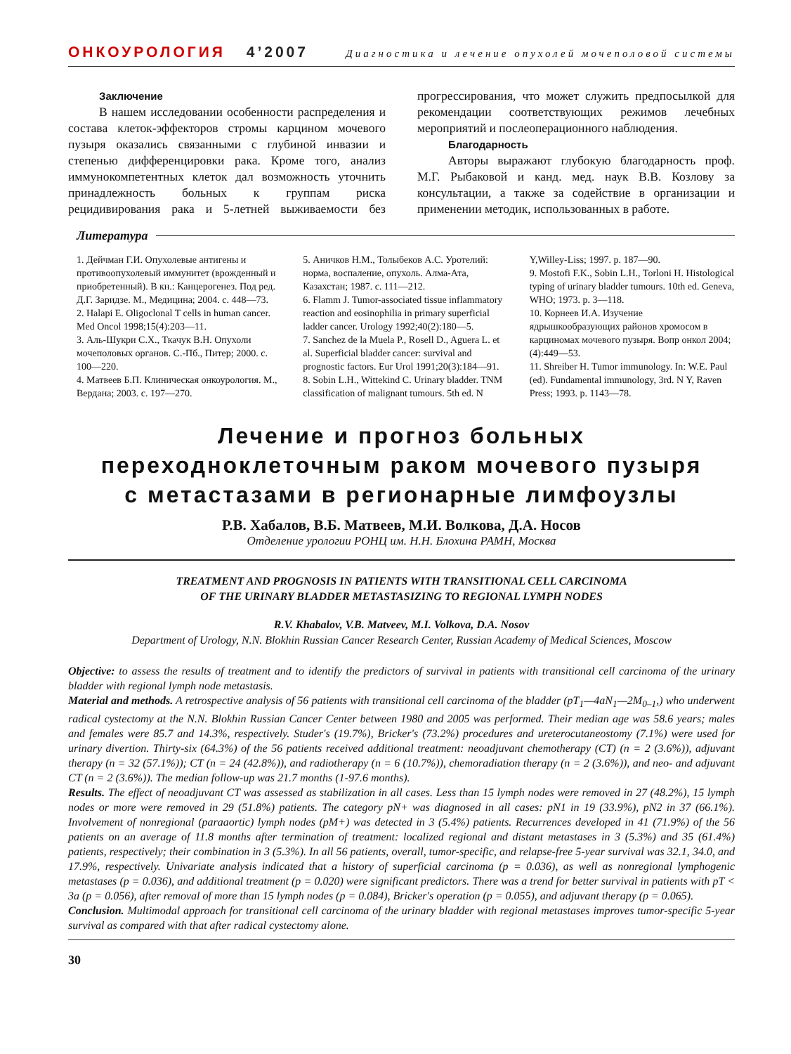ОНКОУРОЛОГИЯ 4’2007
Диагностика и лечение опухолей мочеполовой системы
Заключение
В нашем исследовании особенности распределения и состава клеток-эффекторов стромы карцином мочевого пузыря оказались связанными с глубиной инвазии и степенью дифференцировки рака. Кроме того, анализ иммунокомпетентных клеток дал возможность уточнить принадлежность больных к группам риска рецидивирования рака и 5-летней выживаемости без прогрессирования, что может служить предпосылкой для рекомендации соответствующих режимов лечебных мероприятий и послеоперационного наблюдения.
Благодарность
Авторы выражают глубокую благодарность проф. М.Г. Рыбаковой и канд. мед. наук В.В. Козлову за консультации, а также за содействие в организации и применении методик, использованных в работе.
Литература
1. Дейчман Г.И. Опухолевые антигены и противоопухолевый иммунитет (врожденный и приобретенный). В кн.: Канцерогенез. Под ред. Д.Г. Заридзе. М., Медицина; 2004. с. 448—73.
2. Halapi E. Oligoclonal T cells in human cancer. Med Oncol 1998;15(4):203—11.
3. Аль-Шукри С.Х., Ткачук В.Н. Опухоли мочеполовых органов. С.-Пб., Питер; 2000. с. 100—220.
4. Матвеев Б.П. Клиническая онкоурология. М., Вердана; 2003. с. 197—270.
5. Аничков Н.М., Толыбеков А.С. Уротелий: норма, воспаление, опухоль. Алма-Ата, Казахстан; 1987. с. 111—212.
6. Flamm J. Tumor-associated tissue inflammatory reaction and eosinophilia in primary superficial ladder cancer. Urology 1992;40(2):180—5.
7. Sanchez de la Muela P., Rosell D., Aguera L. et al. Superficial bladder cancer: survival and prognostic factors. Eur Urol 1991;20(3):184—91.
8. Sobin L.H., Wittekind C. Urinary bladder. TNM classification of malignant tumours. 5th ed. N Y,Willey-Liss; 1997. p. 187—90.
9. Mostofi F.K., Sobin L.H., Torloni H. Histological typing of urinary bladder tumours. 10th ed. Geneva, WHO; 1973. p. 3—118.
10. Корнеев И.А. Изучение ядрышкообразующих районов хромосом в карциномах мочевого пузыря. Вопр онкол 2004;(4):449—53.
11. Shreiber H. Tumor immunology. In: W.E. Paul (ed). Fundamental immunology, 3rd. N Y, Raven Press; 1993. p. 1143—78.
Лечение и прогноз больных
переходноклеточным раком мочевого пузыря
с метастазами в регионарные лимфоузлы
Р.В. Хабалов, В.Б. Матвеев, М.И. Волкова, Д.А. Носов
Отделение урологии РОНЦ им. Н.Н. Блохина РАМН, Москва
TREATMENT AND PROGNOSIS IN PATIENTS WITH TRANSITIONAL CELL CARCINOMA
OF THE URINARY BLADDER METASTASIZING TO REGIONAL LYMPH NODES
R.V. Khabalov, V.B. Matveev, M.I. Volkova, D.A. Nosov
Department of Urology, N.N. Blokhin Russian Cancer Research Center, Russian Academy of Medical Sciences, Moscow
Objective: to assess the results of treatment and to identify the predictors of survival in patients with transitional cell carcinoma of the urinary bladder with regional lymph node metastasis.
Material and methods. A retrospective analysis of 56 patients with transitional cell carcinoma of the bladder (pT<sub>1</sub>—4aN<sub>1</sub>—2M<sub>0–1</sub>,) who underwent radical cystectomy at the N.N. Blokhin Russian Cancer Center between 1980 and 2005 was performed. Their median age was 58.6 years; males and females were 85.7 and 14.3%, respectively. Studer's (19.7%), Bricker's (73.2%) procedures and ureterocutaneostomy (7.1%) were used for urinary divertion. Thirty-six (64.3%) of the 56 patients received additional treatment: neoadjuvant chemotherapy (CT) (n = 2 (3.6%)), adjuvant therapy (n = 32 (57.1%)); CT (n = 24 (42.8%)), and radiotherapy (n = 6 (10.7%)), chemoradiation therapy (n = 2 (3.6%)), and neo- and adjuvant CT (n = 2 (3.6%)). The median follow-up was 21.7 months (1-97.6 months).
Results. The effect of neoadjuvant CT was assessed as stabilization in all cases. Less than 15 lymph nodes were removed in 27 (48.2%), 15 lymph nodes or more were removed in 29 (51.8%) patients. The category pN+ was diagnosed in all cases: pN1 in 19 (33.9%), pN2 in 37 (66.1%). Involvement of nonregional (paraaortic) lymph nodes (pM+) was detected in 3 (5.4%) patients. Recurrences developed in 41 (71.9%) of the 56 patients on an average of 11.8 months after termination of treatment: localized regional and distant metastases in 3 (5.3%) and 35 (61.4%) patients, respectively; their combination in 3 (5.3%). In all 56 patients, overall, tumor-specific, and relapse-free 5-year survival was 32.1, 34.0, and 17.9%, respectively. Univariate analysis indicated that a history of superficial carcinoma (p = 0.036), as well as nonregional lymphogenic metastases (p = 0.036), and additional treatment (p = 0.020) were significant predictors. There was a trend for better survival in patients with pT < 3a (p = 0.056), after removal of more than 15 lymph nodes (p = 0.084), Bricker's operation (p = 0.055), and adjuvant therapy (p = 0.065).
Conclusion. Multimodal approach for transitional cell carcinoma of the urinary bladder with regional metastases improves tumor-specific 5-year survival as compared with that after radical cystectomy alone.
30